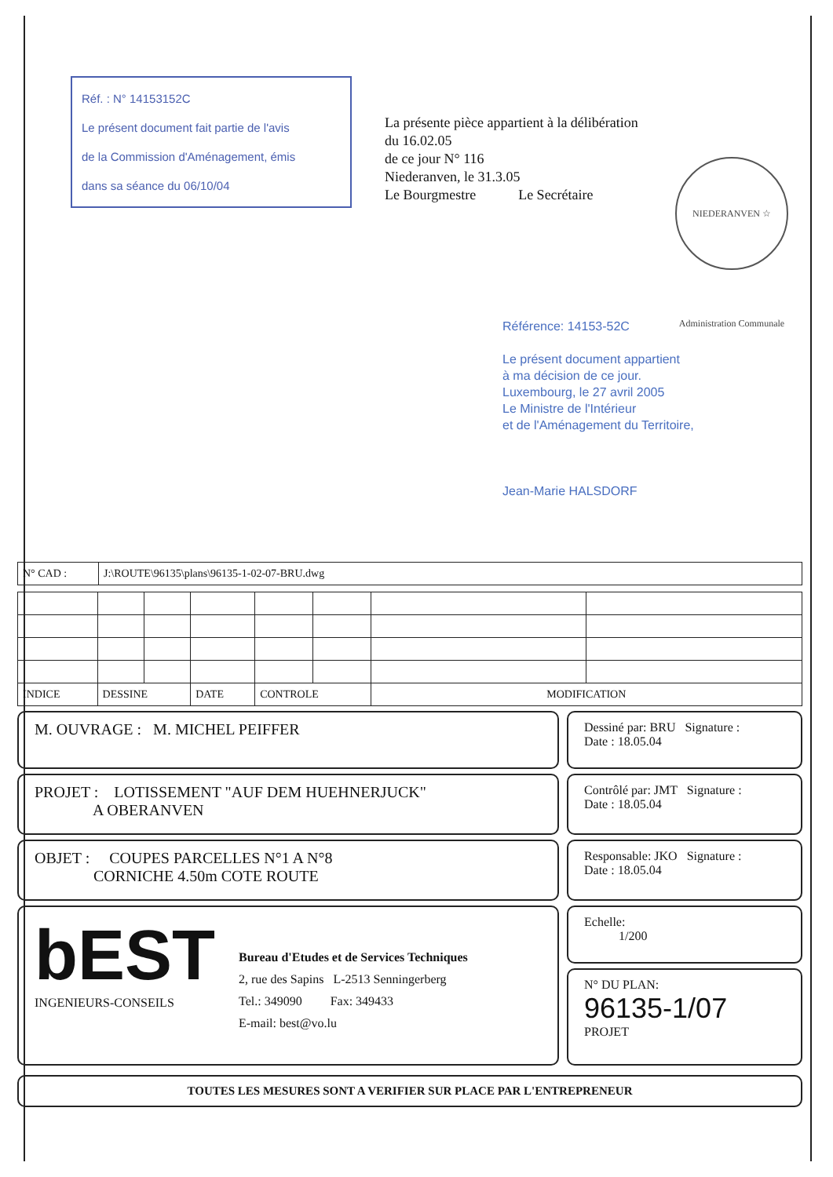Réf. : N° 14153152C
Le présent document fait partie de l'avis
de la Commission d'Aménagement, émis
dans sa séance du 06/10/04
La présente pièce appartient à la délibération
du 16.02.05
de ce jour N° 116
Niederanven, le 31.3.05
Le Bourgmestre Le Secrétaire
NIEDERANVEN ☆ Administration Communale
Référence: 14153-52C
Le présent document appartient
à ma décision de ce jour.
Luxembourg, le 27 avril 2005
Le Ministre de l'Intérieur
et de l'Aménagement du Territoire,
Jean-Marie HALSDORF
| N° CAD : | J:\ROUTE\96135\plans\96135-1-02-07-BRU.dwg |
| INDICE | DESSINE | | DATE | CONTROLE | | MODIFICATION | |
M. OUVRAGE : M. MICHEL PEIFFER
PROJET : LOTISSEMENT "AUF DEM HUEHNERJUCK"
A OBERANVEN
OBJET : COUPES PARCELLES N°1 A N°8
CORNICHE 4.50m COTE ROUTE
bEST
INGENIEURS-CONSEILS
Bureau d'Etudes et de Services Techniques
2, rue des Sapins L-2513 Senningerberg
Tel.: 349090 Fax: 349433
E-mail: best@vo.lu
Dessiné par: BRU Signature :
Date : 18.05.04
Contrôlé par: JMT Signature :
Date : 18.05.04
Responsable: JKO Signature :
Date : 18.05.04
Echelle:
1/200
N° DU PLAN:
96135-1/07
PROJET
TOUTES LES MESURES SONT A VERIFIER SUR PLACE PAR L'ENTREPRENEUR